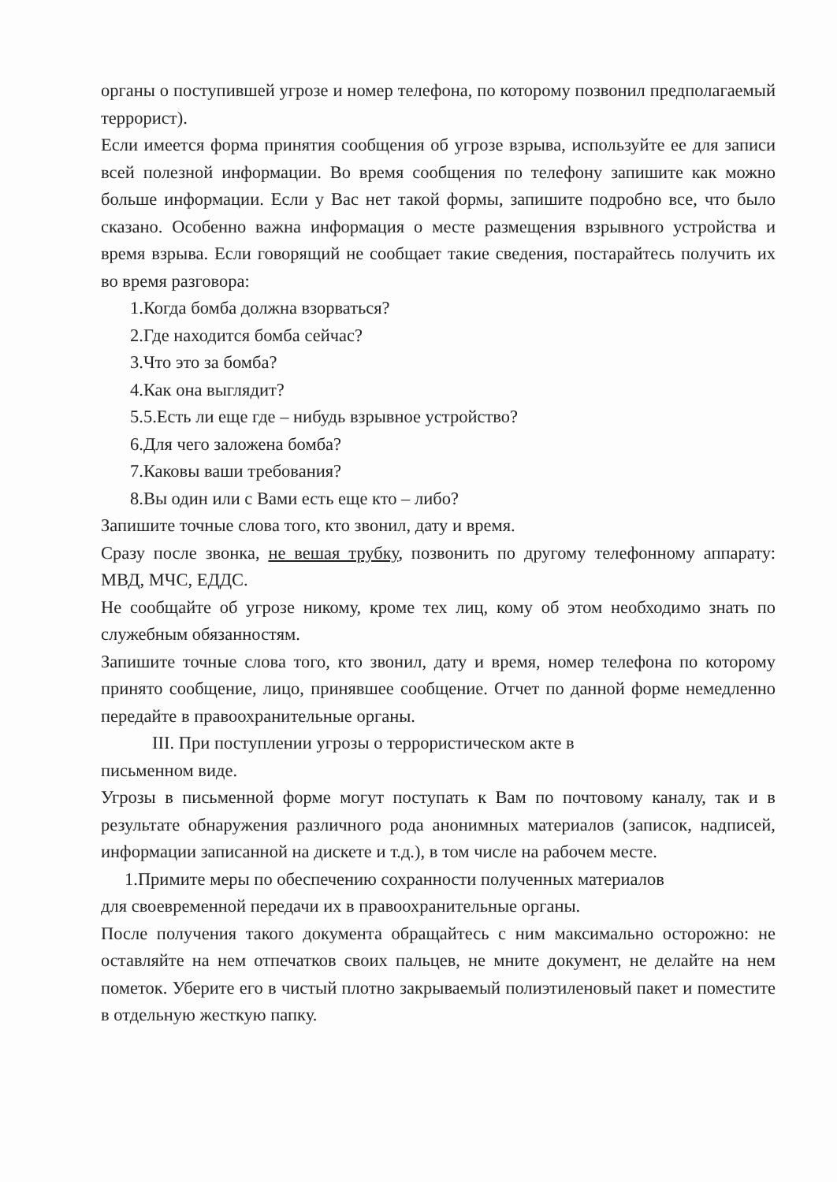органы о поступившей угрозе и номер телефона, по которому позвонил предполагаемый террорист).
Если имеется форма принятия сообщения об угрозе взрыва, используйте ее для записи всей полезной информации. Во время сообщения по телефону запишите как можно больше информации. Если у Вас нет такой формы, запишите подробно все, что было сказано. Особенно важна информация о месте размещения взрывного устройства и время взрыва. Если говорящий не сообщает такие сведения, постарайтесь получить их во время разговора:
1.Когда бомба должна взорваться?
2.Где находится бомба сейчас?
3.Что это за бомба?
4.Как она выглядит?
5.5.Есть ли еще где – нибудь взрывное устройство?
6.Для чего заложена бомба?
7.Каковы ваши требования?
8.Вы один или с Вами есть еще кто – либо?
Запишите точные слова того, кто звонил, дату и время.
Сразу после звонка, не вешая трубку, позвонить по другому телефонному аппарату: МВД, МЧС, ЕДДС.
Не сообщайте об угрозе никому, кроме тех лиц, кому об этом необходимо знать по служебным обязанностям.
Запишите точные слова того, кто звонил, дату и время, номер телефона по которому принято сообщение, лицо, принявшее сообщение. Отчет по данной форме немедленно передайте в правоохранительные органы.
III. При поступлении угрозы о террористическом акте в
письменном виде.
Угрозы в письменной форме могут поступать к Вам по почтовому каналу, так и в результате обнаружения различного рода анонимных материалов (записок, надписей, информации записанной на дискете и т.д.), в том числе на рабочем месте.
1.Примите меры по обеспечению сохранности полученных материалов
для своевременной передачи их в правоохранительные органы.
После получения такого документа обращайтесь с ним максимально осторожно: не оставляйте на нем отпечатков своих пальцев, не мните документ, не делайте на нем пометок. Уберите его в чистый плотно закрываемый полиэтиленовый пакет и поместите в отдельную жесткую папку.